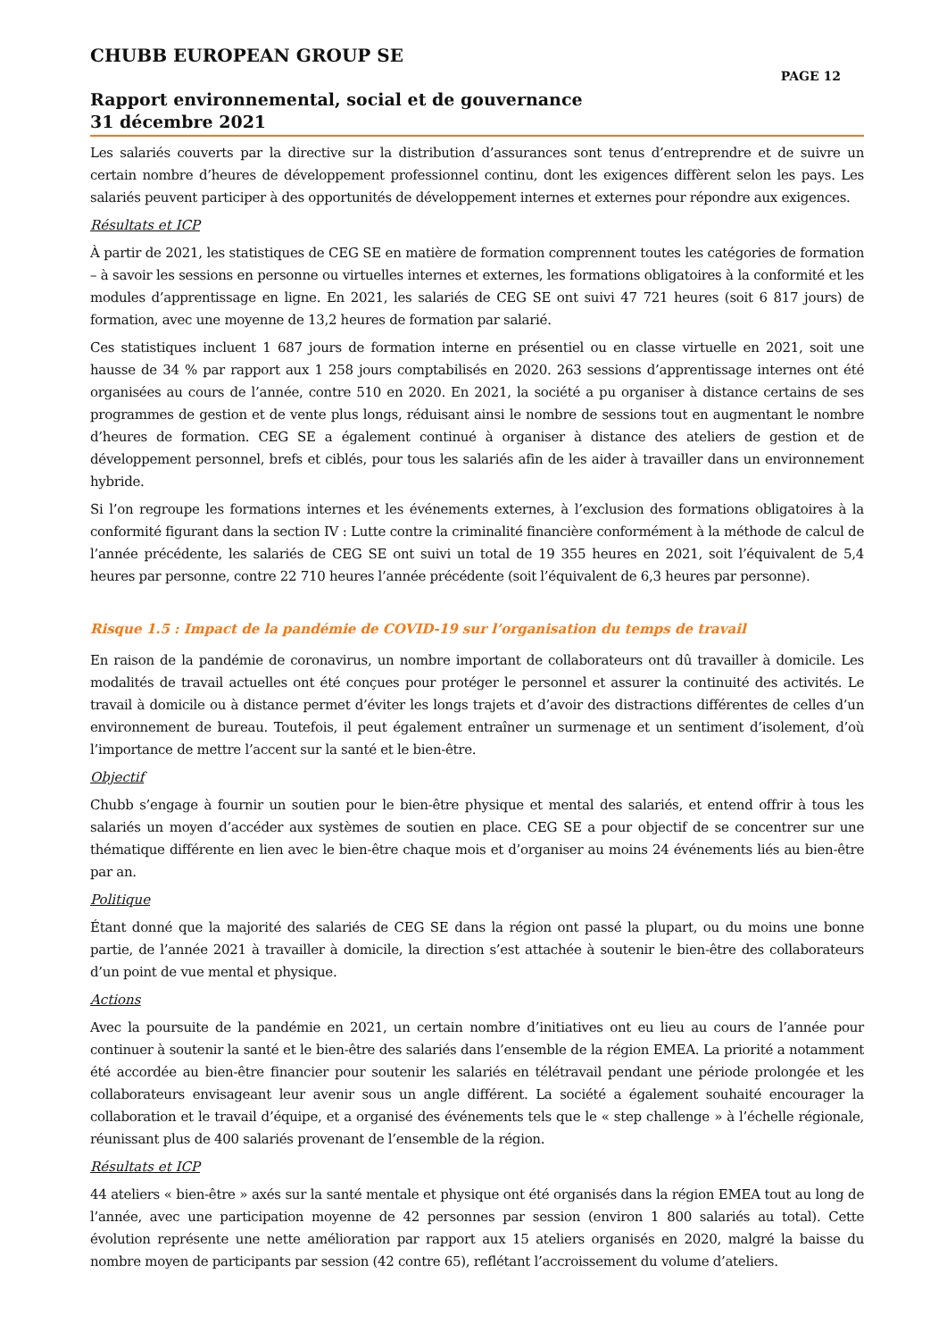CHUBB EUROPEAN GROUP SE
PAGE 12
Rapport environnemental, social et de gouvernance
31 décembre 2021
Les salariés couverts par la directive sur la distribution d’assurances sont tenus d’entreprendre et de suivre un certain nombre d’heures de développement professionnel continu, dont les exigences diffèrent selon les pays. Les salariés peuvent participer à des opportunités de développement internes et externes pour répondre aux exigences.
Résultats et ICP
À partir de 2021, les statistiques de CEG SE en matière de formation comprennent toutes les catégories de formation – à savoir les sessions en personne ou virtuelles internes et externes, les formations obligatoires à la conformité et les modules d’apprentissage en ligne. En 2021, les salariés de CEG SE ont suivi 47 721 heures (soit 6 817 jours) de formation, avec une moyenne de 13,2 heures de formation par salarié.
Ces statistiques incluent 1 687 jours de formation interne en présentiel ou en classe virtuelle en 2021, soit une hausse de 34 % par rapport aux 1 258 jours comptabilisés en 2020. 263 sessions d’apprentissage internes ont été organisées au cours de l’année, contre 510 en 2020. En 2021, la société a pu organiser à distance certains de ses programmes de gestion et de vente plus longs, réduisant ainsi le nombre de sessions tout en augmentant le nombre d’heures de formation. CEG SE a également continué à organiser à distance des ateliers de gestion et de développement personnel, brefs et ciblés, pour tous les salariés afin de les aider à travailler dans un environnement hybride.
Si l’on regroupe les formations internes et les événements externes, à l’exclusion des formations obligatoires à la conformité figurant dans la section IV : Lutte contre la criminalité financière conformément à la méthode de calcul de l’année précédente, les salariés de CEG SE ont suivi un total de 19 355 heures en 2021, soit l’équivalent de 5,4 heures par personne, contre 22 710 heures l’année précédente (soit l’équivalent de 6,3 heures par personne).
Risque 1.5 : Impact de la pandémie de COVID-19 sur l’organisation du temps de travail
En raison de la pandémie de coronavirus, un nombre important de collaborateurs ont dû travailler à domicile. Les modalités de travail actuelles ont été conçues pour protéger le personnel et assurer la continuité des activités. Le travail à domicile ou à distance permet d’éviter les longs trajets et d’avoir des distractions différentes de celles d’un environnement de bureau. Toutefois, il peut également entraîner un surmenage et un sentiment d’isolement, d’où l’importance de mettre l’accent sur la santé et le bien-être.
Objectif
Chubb s’engage à fournir un soutien pour le bien-être physique et mental des salariés, et entend offrir à tous les salariés un moyen d’accéder aux systèmes de soutien en place. CEG SE a pour objectif de se concentrer sur une thématique différente en lien avec le bien-être chaque mois et d’organiser au moins 24 événements liés au bien-être par an.
Politique
Étant donné que la majorité des salariés de CEG SE dans la région ont passé la plupart, ou du moins une bonne partie, de l’année 2021 à travailler à domicile, la direction s’est attachée à soutenir le bien-être des collaborateurs d’un point de vue mental et physique.
Actions
Avec la poursuite de la pandémie en 2021, un certain nombre d’initiatives ont eu lieu au cours de l’année pour continuer à soutenir la santé et le bien-être des salariés dans l’ensemble de la région EMEA. La priorité a notamment été accordée au bien-être financier pour soutenir les salariés en télétravail pendant une période prolongée et les collaborateurs envisageant leur avenir sous un angle différent. La société a également souhaité encourager la collaboration et le travail d’équipe, et a organisé des événements tels que le « step challenge » à l’échelle régionale, réunissant plus de 400 salariés provenant de l’ensemble de la région.
Résultats et ICP
44 ateliers « bien-être » axés sur la santé mentale et physique ont été organisés dans la région EMEA tout au long de l’année, avec une participation moyenne de 42 personnes par session (environ 1 800 salariés au total). Cette évolution représente une nette amélioration par rapport aux 15 ateliers organisés en 2020, malgré la baisse du nombre moyen de participants par session (42 contre 65), reflétant l’accroissement du volume d’ateliers.